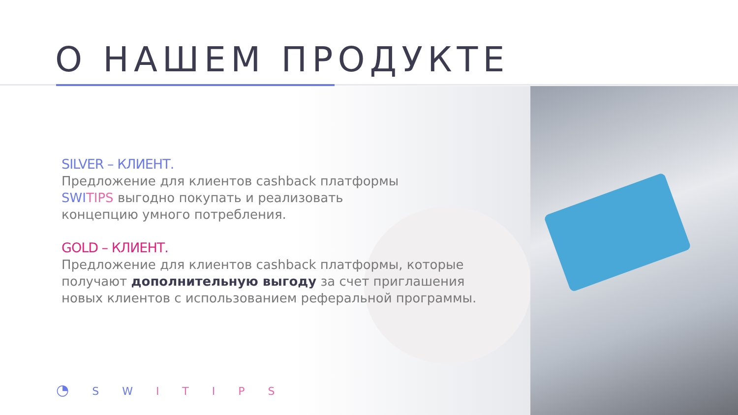О НАШЕМ ПРОДУКТЕ
SILVER – КЛИЕНТ.
Предложение для клиентов cashback платформы
SWI TIPS выгодно покупать и реализовать
концепцию умного потребления.
GOLD – КЛИЕНТ.
Предложение для клиентов cashback платформы, которые
получают дополнительную выгоду за счет приглашения
новых клиентов с использованием реферальной программы.
◔ S W I T I P S